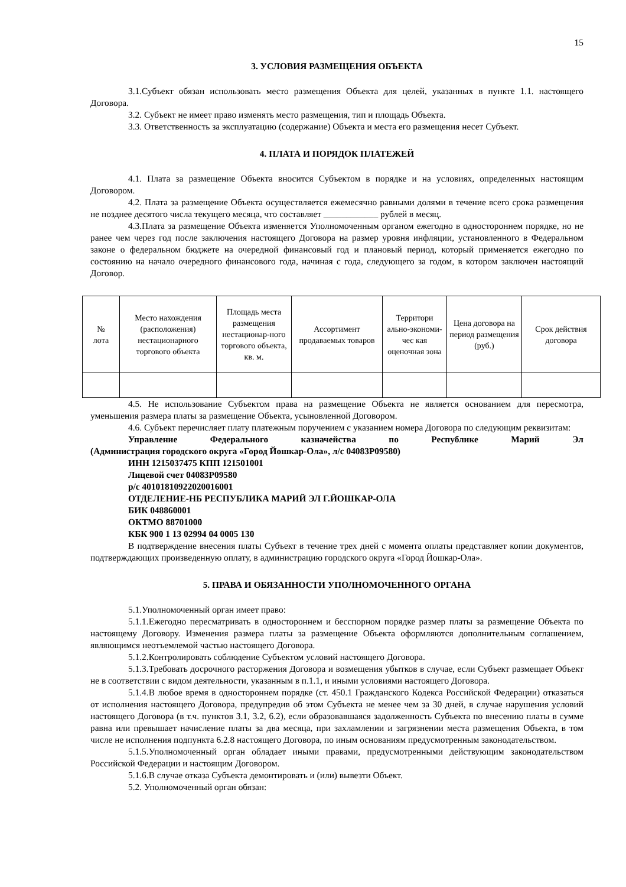15
3. УСЛОВИЯ РАЗМЕЩЕНИЯ ОБЪЕКТА
3.1.Субъект обязан использовать место размещения Объекта для целей, указанных в пункте 1.1. настоящего Договора.
3.2. Субъект не имеет право изменять место размещения, тип и площадь Объекта.
3.3. Ответственность за эксплуатацию (содержание) Объекта и места его размещения несет Субъект.
4. ПЛАТА И ПОРЯДОК ПЛАТЕЖЕЙ
4.1. Плата за размещение Объекта вносится Субъектом в порядке и на условиях, определенных настоящим Договором.
4.2. Плата за размещение Объекта осуществляется ежемесячно равными долями в течение всего срока размещения не позднее десятого числа текущего месяца, что составляет ____________ рублей в месяц.
4.3.Плата за размещение Объекта изменяется Уполномоченным органом ежегодно в одностороннем порядке, но не ранее чем через год после заключения настоящего Договора на размер уровня инфляции, установленного в Федеральном законе о федеральном бюджете на очередной финансовый год и плановый период, который применяется ежегодно по состоянию на начало очередного финансового года, начиная с года, следующего за годом, в котором заключен настоящий Договор.
| № лота | Место нахождения (расположения) нестационарного торгового объекта | Площадь места размещения нестационар-ного торгового объекта, кв. м. | Ассортимент продаваемых товаров | Территори ально-экономи-чес кая оценочная зона | Цена договора на период размещения (руб.) | Срок действия договора |
4.5. Не использование Субъектом права на размещение Объекта не является основанием для пересмотра, уменьшения размера платы за размещение Объекта, усыновленной Договором.
4.6. Субъект перечисляет плату платежным поручением с указанием номера Договора по следующим реквизитам:
Управление Федерального казначейства по Республике Марий Эл
(Администрация городского округа «Город Йошкар-Ола», л/с 04083Р09580)
ИНН 1215037475 КПП 121501001
Лицевой счет 04083Р09580
р/с 40101810922020016001
ОТДЕЛЕНИЕ-НБ РЕСПУБЛИКА МАРИЙ ЭЛ Г.ЙОШКАР-ОЛА
БИК 048860001
ОКТМО 88701000
КБК 900 1 13 02994 04 0005 130
В подтверждение внесения платы Субъект в течение трех дней с момента оплаты представляет копии документов, подтверждающих произведенную оплату, в администрацию городского округа «Город Йошкар-Ола».
5. ПРАВА И ОБЯЗАННОСТИ УПОЛНОМОЧЕННОГО ОРГАНА
5.1.Уполномоченный орган имеет право:
5.1.1.Ежегодно пересматривать в одностороннем и бесспорном порядке размер платы за размещение Объекта по настоящему Договору. Изменения размера платы за размещение Объекта оформляются дополнительным соглашением, являющимся неотъемлемой частью настоящего Договора.
5.1.2.Контролировать соблюдение Субъектом условий настоящего Договора.
5.1.3.Требовать досрочного расторжения Договора и возмещения убытков в случае, если Субъект размещает Объект не в соответствии с видом деятельности, указанным в п.1.1, и иными условиями настоящего Договора.
5.1.4.В любое время в одностороннем порядке (ст. 450.1 Гражданского Кодекса Российской Федерации) отказаться от исполнения настоящего Договора, предупредив об этом Субъекта не менее чем за 30 дней, в случае нарушения условий настоящего Договора (в т.ч. пунктов 3.1, 3.2, 6.2), если образовавшаяся задолженность Субъекта по внесению платы в сумме равна или превышает начисление платы за два месяца, при захламлении и загрязнении места размещения Объекта, в том числе не исполнения подпункта 6.2.8 настоящего Договора, по иным основаниям предусмотренным законодательством.
5.1.5.Уполномоченный орган обладает иными правами, предусмотренными действующим законодательством Российской Федерации и настоящим Договором.
5.1.6.В случае отказа Субъекта демонтировать и (или) вывезти Объект.
5.2. Уполномоченный орган обязан: